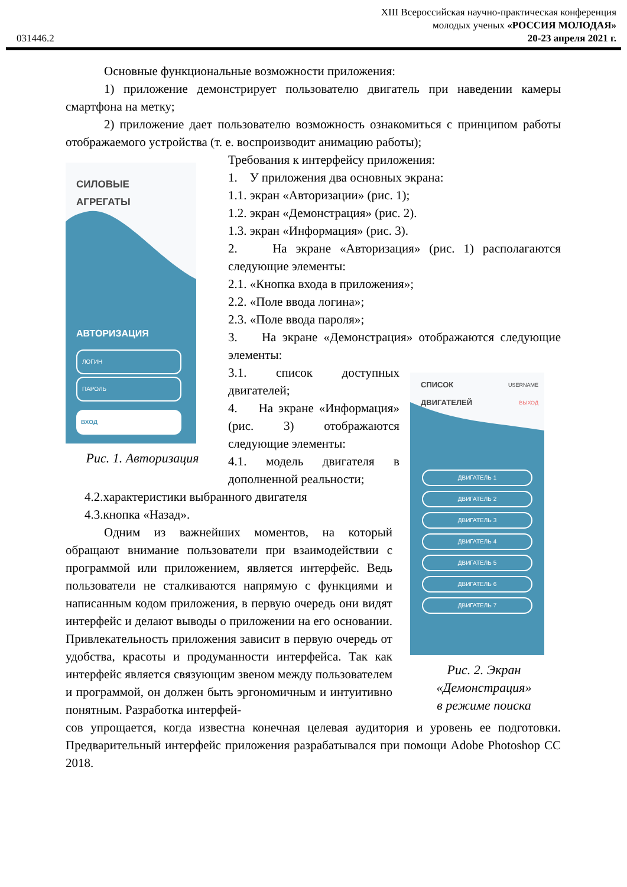031446.2
XIII Всероссийская научно-практическая конференция
молодых ученых «РОССИЯ МОЛОДАЯ»
20-23 апреля 2021 г.
Основные функциональные возможности приложения:
1) приложение демонстрирует пользователю двигатель при наведении камеры смартфона на метку;
2) приложение дает пользователю возможность ознакомиться с принципом работы отображаемого устройства (т. е. воспроизводит анимацию работы);
СИЛОВЫЕ
АГРЕГАТЫ
АВТОРИЗАЦИЯ
ЛОГИН
ПАРОЛЬ
ВХОД
Рис. 1. Авторизация
Требования к интерфейсу приложения:
1. У приложения два основных экрана:
1.1. экран «Авторизации» (рис. 1);
1.2. экран «Демонстрация» (рис. 2).
1.3. экран «Информация» (рис. 3).
2. На экране «Авторизация» (рис. 1) располагаются следующие элементы:
2.1. «Кнопка входа в приложения»;
2.2. «Поле ввода логина»;
2.3. «Поле ввода пароля»;
3. На экране «Демонстрация» отображаются следующие элементы:
3.1. список доступных двигателей;
4. На экране «Информация» (рис. 3) отображаются следующие элементы:
4.1. модель двигателя в дополненной реальности;
4.2.характеристики выбранного двигателя
4.3.кнопка «Назад».
Одним из важнейших моментов, на который обращают внимание пользователи при взаимодействии с программой или приложением, является интерфейс. Ведь пользователи не сталкиваются напрямую с функциями и написанным кодом приложения, в первую очередь они видят интерфейс и делают выводы о приложении на его основании. Привлекательность приложения зависит в первую очередь от удобства, красоты и продуманности интерфейса. Так как интерфейс является связующим звеном между пользователем и программой, он должен быть эргономичным и интуитивно понятным. Разработка интерфей-
СПИСОК
ДВИГАТЕЛЕЙ
USERNAME
ВЫХОД
ДВИГАТЕЛЬ 1
ДВИГАТЕЛЬ 2
ДВИГАТЕЛЬ 3
ДВИГАТЕЛЬ 4
ДВИГАТЕЛЬ 5
ДВИГАТЕЛЬ 6
ДВИГАТЕЛЬ 7
Рис. 2. Экран
«Демонстрация»
в режиме поиска
сов упрощается, когда известна конечная целевая аудитория и уровень ее подготовки. Предварительный интерфейс приложения разрабатывался при помощи Adobe Photoshop CC 2018.